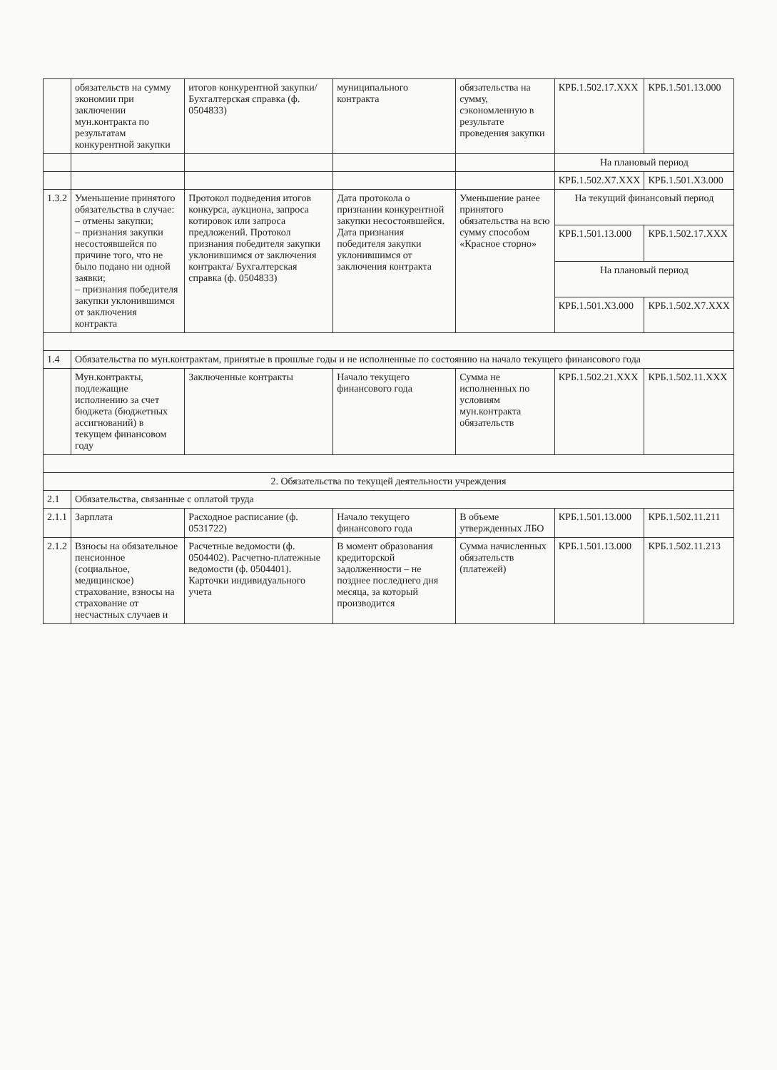| | обязательств на сумму экономии при заключении мун.контракта по результатам конкурентной закупки | итогов конкурентной закупки/ Бухгалтерская справка (ф. 0504833) | муниципального контракта | обязательства на сумму, сэкономленную в результате проведения закупки | КРБ.1.502.17.XXX | КРБ.1.501.13.000 |
| | | | | | На плановый период | |
| | | | | | КРБ.1.502.X7.XXX | КРБ.1.501.X3.000 |
| 1.3.2 | Уменьшение принятого обязательства в случае: – отмены закупки; – признания закупки несостоявшейся по причине того, что не было подано ни одной заявки; – признания победителя закупки уклонившимся от заключения контракта | Протокол подведения итогов конкурса, аукциона, запроса котировок или запроса предложений. Протокол признания победителя закупки уклонившимся от заключения контракта/ Бухгалтерская справка (ф. 0504833) | Дата протокола о признании конкурентной закупки несостоявшейся. Дата признания победителя закупки уклонившимся от заключения контракта | Уменьшение ранее принятого обязательства на всю сумму способом «Красное сторно» | На текущий финансовый период | |
| | | | | | КРБ.1.501.13.000 | КРБ.1.502.17.XXX |
| | | | | | На плановый период | |
| | | | | | КРБ.1.501.X3.000 | КРБ.1.502.X7.XXX |
| 1.4 | Обязательства по мун.контрактам, принятые в прошлые годы и не исполненные по состоянию на начало текущего финансового года | | | | | |
| | Мун.контракты, подлежащие исполнению за счет бюджета (бюджетных ассигнований) в текущем финансовом году | Заключенные контракты | Начало текущего финансового года | Сумма не исполненных по условиям мун.контракта обязательств | КРБ.1.502.21.XXX | КРБ.1.502.11.XXX |
| 2. Обязательства по текущей деятельности учреждения | | | | | | |
| 2.1 | Обязательства, связанные с оплатой труда | | | | | |
| 2.1.1 | Зарплата | Расходное расписание (ф. 0531722) | Начало текущего финансового года | В объеме утвержденных ЛБО | КРБ.1.501.13.000 | КРБ.1.502.11.211 |
| 2.1.2 | Взносы на обязательное пенсионное (социальное, медицинское) страхование, взносы на страхование от несчастных случаев и | Расчетные ведомости (ф. 0504402). Расчетно-платежные ведомости (ф. 0504401). Карточки индивидуального учета | В момент образования кредиторской задолженности – не позднее последнего дня месяца, за который производится | Сумма начисленных обязательств (платежей) | КРБ.1.501.13.000 | КРБ.1.502.11.213 |